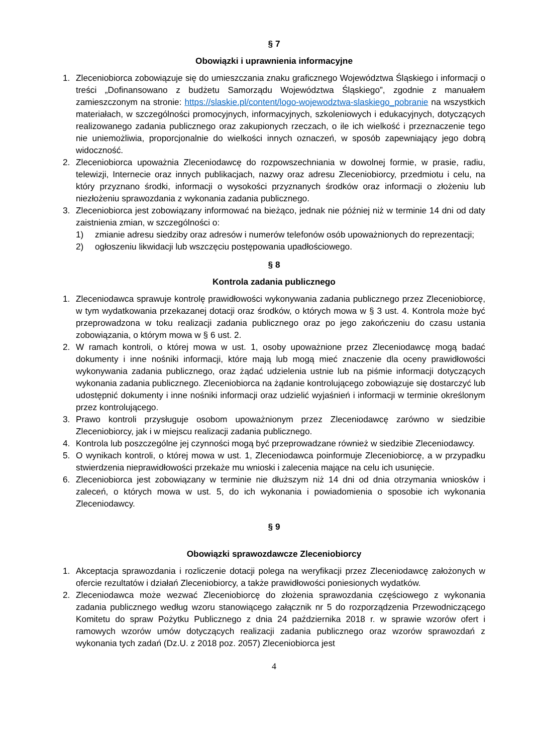§ 7
Obowiązki i uprawnienia informacyjne
1. Zleceniobiorca zobowiązuje się do umieszczania znaku graficznego Województwa Śląskiego i informacji o treści „Dofinansowano z budżetu Samorządu Województwa Śląskiego”, zgodnie z manuałem zamieszczonym na stronie: https://slaskie.pl/content/logo-wojewodztwa-slaskiego_pobranie na wszystkich materiałach, w szczególności promocyjnych, informacyjnych, szkoleniowych i edukacyjnych, dotyczących realizowanego zadania publicznego oraz zakupionych rzeczach, o ile ich wielkość i przeznaczenie tego nie uniemożliwia, proporcjonalnie do wielkości innych oznaczeń, w sposób zapewniający jego dobrą widoczność.
2. Zleceniobiorca upoważnia Zleceniodawcę do rozpowszechniania w dowolnej formie, w prasie, radiu, telewizji, Internecie oraz innych publikacjach, nazwy oraz adresu Zleceniobiorcy, przedmiotu i celu, na który przyznano środki, informacji o wysokości przyznanych środków oraz informacji o złożeniu lub niezłożeniu sprawozdania z wykonania zadania publicznego.
3. Zleceniobiorca jest zobowiązany informować na bieżąco, jednak nie później niż w terminie 14 dni od daty zaistnienia zmian, w szczególności o:
1) zmianie adresu siedziby oraz adresów i numerów telefonów osób upoważnionych do reprezentacji;
2) ogłoszeniu likwidacji lub wszczęciu postępowania upadłościowego.
§ 8
Kontrola zadania publicznego
1. Zleceniodawca sprawuje kontrolę prawidłowości wykonywania zadania publicznego przez Zleceniobiorcę, w tym wydatkowania przekazanej dotacji oraz środków, o których mowa w § 3 ust. 4. Kontrola może być przeprowadzona w toku realizacji zadania publicznego oraz po jego zakończeniu do czasu ustania zobowiązania, o którym mowa w § 6 ust. 2.
2. W ramach kontroli, o której mowa w ust. 1, osoby upoważnione przez Zleceniodawcę mogą badać dokumenty i inne nośniki informacji, które mają lub mogą mieć znaczenie dla oceny prawidłowości wykonywania zadania publicznego, oraz żądać udzielenia ustnie lub na piśmie informacji dotyczących wykonania zadania publicznego. Zleceniobiorca na żądanie kontrolującego zobowiązuje się dostarczyć lub udostępnić dokumenty i inne nośniki informacji oraz udzielić wyjaśnień i informacji w terminie określonym przez kontrolującego.
3. Prawo kontroli przysługuje osobom upoważnionym przez Zleceniodawcę zarówno w siedzibie Zleceniobiorcy, jak i w miejscu realizacji zadania publicznego.
4. Kontrola lub poszczególne jej czynności mogą być przeprowadzane również w siedzibie Zleceniodawcy.
5. O wynikach kontroli, o której mowa w ust. 1, Zleceniodawca poinformuje Zleceniobiorcę, a w przypadku stwierdzenia nieprawidłowości przekaże mu wnioski i zalecenia mające na celu ich usunięcie.
6. Zleceniobiorca jest zobowiązany w terminie nie dłuższym niż 14 dni od dnia otrzymania wniosków i zaleceń, o których mowa w ust. 5, do ich wykonania i powiadomienia o sposobie ich wykonania Zleceniodawcy.
§ 9
Obowiązki sprawozdawcze Zleceniobiorcy
1. Akceptacja sprawozdania i rozliczenie dotacji polega na weryfikacji przez Zleceniodawcę założonych w ofercie rezultatów i działań Zleceniobiorcy, a także prawidłowości poniesionych wydatków.
2. Zleceniodawca może wezwać Zleceniobiorcę do złożenia sprawozdania częściowego z wykonania zadania publicznego według wzoru stanowiącego załącznik nr 5 do rozporządzenia Przewodniczącego Komitetu do spraw Pożytku Publicznego z dnia 24 października 2018 r. w sprawie wzorów ofert i ramowych wzorów umów dotyczących realizacji zadania publicznego oraz wzorów sprawozdań z wykonania tych zadań (Dz.U. z 2018 poz. 2057) Zleceniobiorca jest
4